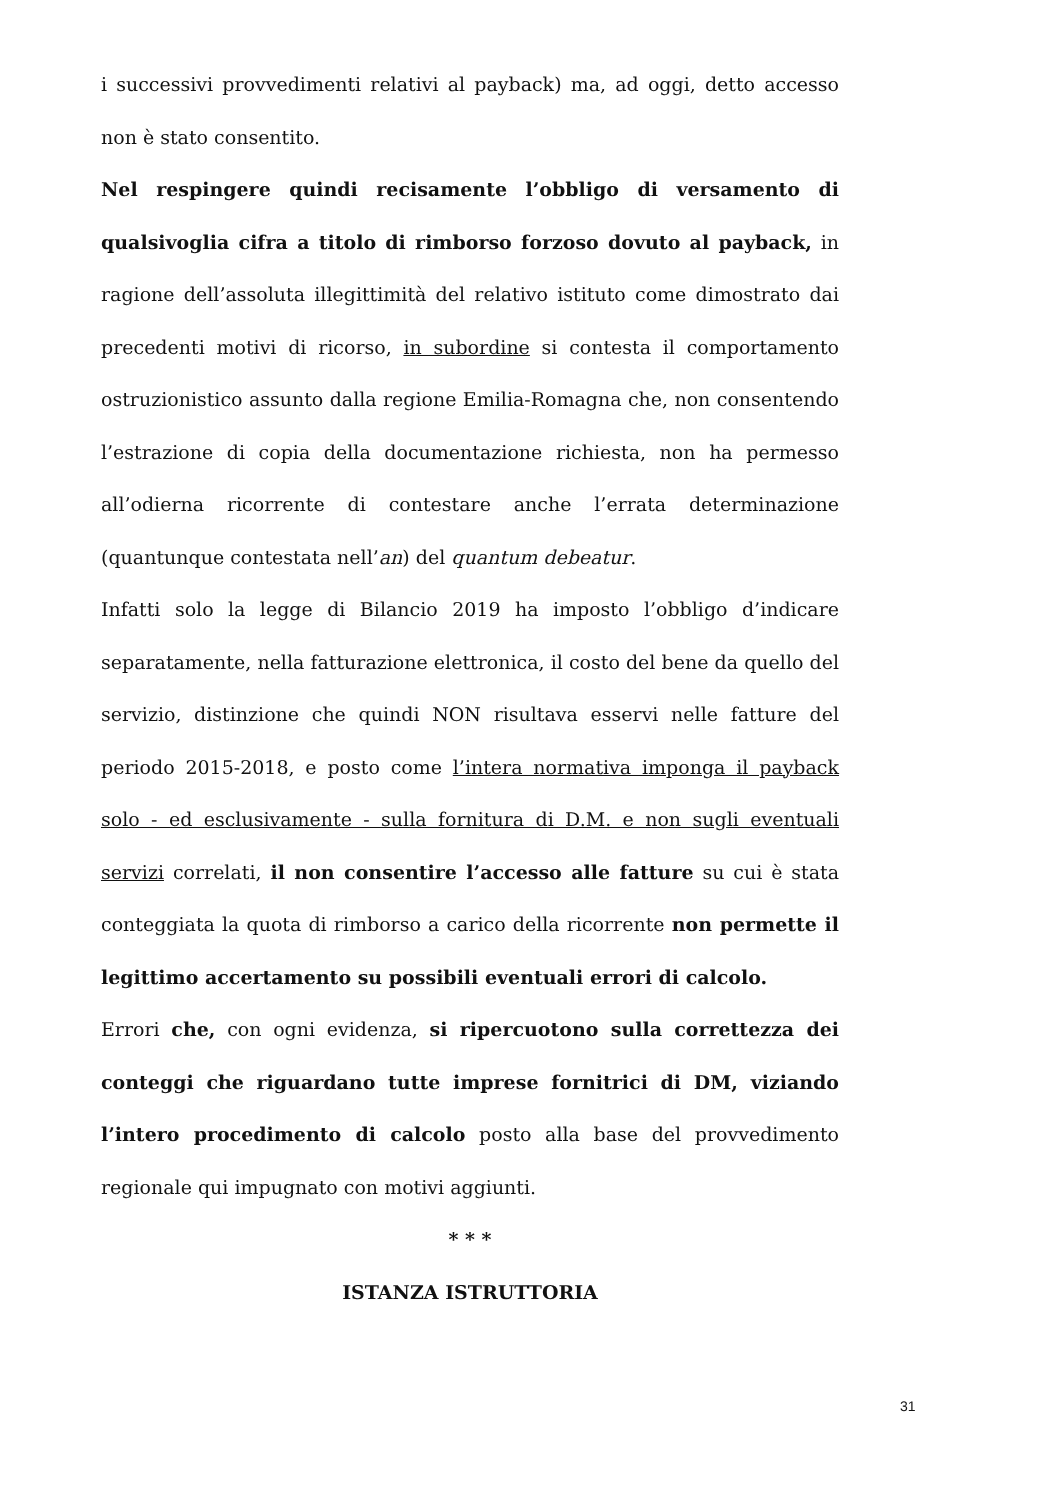i successivi provvedimenti relativi al payback) ma, ad oggi, detto accesso non è stato consentito.
Nel respingere quindi recisamente l’obbligo di versamento di qualsivoglia cifra a titolo di rimborso forzoso dovuto al payback, in ragione dell’assoluta illegittimità del relativo istituto come dimostrato dai precedenti motivi di ricorso, in subordine si contesta il comportamento ostruzionistico assunto dalla regione Emilia-Romagna che, non consentendo l’estrazione di copia della documentazione richiesta, non ha permesso all’odierna ricorrente di contestare anche l’errata determinazione (quantunque contestata nell’an) del quantum debeatur.
Infatti solo la legge di Bilancio 2019 ha imposto l’obbligo d’indicare separatamente, nella fatturazione elettronica, il costo del bene da quello del servizio, distinzione che quindi NON risultava esservi nelle fatture del periodo 2015-2018, e posto come l’intera normativa imponga il payback solo - ed esclusivamente - sulla fornitura di D.M. e non sugli eventuali servizi correlati, il non consentire l’accesso alle fatture su cui è stata conteggiata la quota di rimborso a carico della ricorrente non permette il legittimo accertamento su possibili eventuali errori di calcolo.
Errori che, con ogni evidenza, si ripercuotono sulla correttezza dei conteggi che riguardano tutte imprese fornitrici di DM, viziando l’intero procedimento di calcolo posto alla base del provvedimento regionale qui impugnato con motivi aggiunti.
* * *
ISTANZA ISTRUTTORIA
31